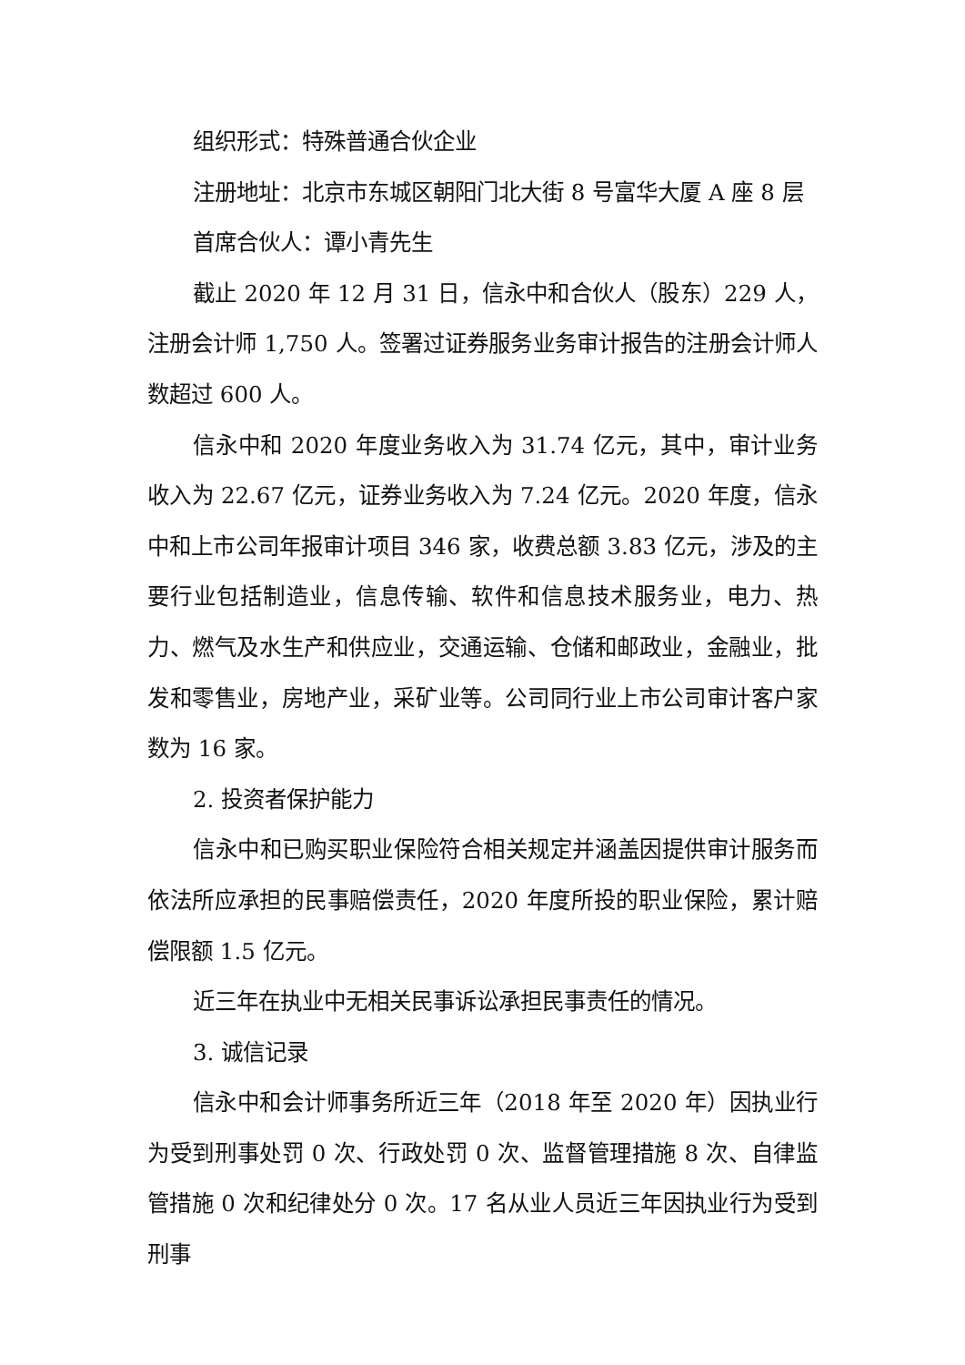组织形式：特殊普通合伙企业
注册地址：北京市东城区朝阳门北大街 8 号富华大厦 A 座 8 层
首席合伙人：谭小青先生
截止 2020 年 12 月 31 日，信永中和合伙人（股东）229 人，注册会计师 1,750 人。签署过证券服务业务审计报告的注册会计师人数超过 600 人。
信永中和 2020 年度业务收入为 31.74 亿元，其中，审计业务收入为 22.67 亿元，证券业务收入为 7.24 亿元。2020 年度，信永中和上市公司年报审计项目 346 家，收费总额 3.83 亿元，涉及的主要行业包括制造业，信息传输、软件和信息技术服务业，电力、热力、燃气及水生产和供应业，交通运输、仓储和邮政业，金融业，批发和零售业，房地产业，采矿业等。公司同行业上市公司审计客户家数为 16 家。
2. 投资者保护能力
信永中和已购买职业保险符合相关规定并涵盖因提供审计服务而依法所应承担的民事赔偿责任，2020 年度所投的职业保险，累计赔偿限额 1.5 亿元。
近三年在执业中无相关民事诉讼承担民事责任的情况。
3. 诚信记录
信永中和会计师事务所近三年（2018 年至 2020 年）因执业行为受到刑事处罚 0 次、行政处罚 0 次、监督管理措施 8 次、自律监管措施 0 次和纪律处分 0 次。17 名从业人员近三年因执业行为受到刑事